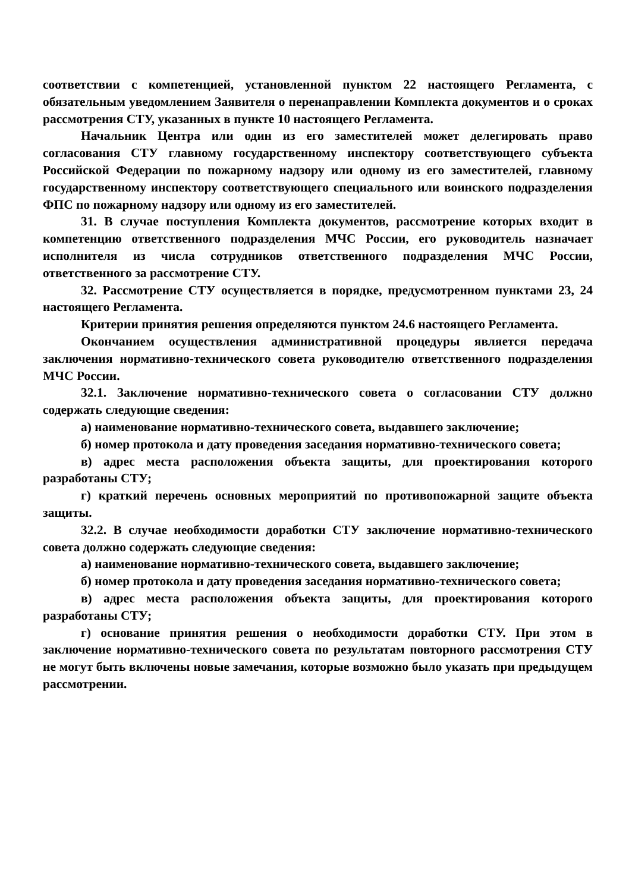соответствии с компетенцией, установленной пунктом 22 настоящего Регламента, с обязательным уведомлением Заявителя о перенаправлении Комплекта документов и о сроках рассмотрения СТУ, указанных в пункте 10 настоящего Регламента.
Начальник Центра или один из его заместителей может делегировать право согласования СТУ главному государственному инспектору соответствующего субъекта Российской Федерации по пожарному надзору или одному из его заместителей, главному государственному инспектору соответствующего специального или воинского подразделения ФПС по пожарному надзору или одному из его заместителей.
31. В случае поступления Комплекта документов, рассмотрение которых входит в компетенцию ответственного подразделения МЧС России, его руководитель назначает исполнителя из числа сотрудников ответственного подразделения МЧС России, ответственного за рассмотрение СТУ.
32. Рассмотрение СТУ осуществляется в порядке, предусмотренном пунктами 23, 24 настоящего Регламента.
Критерии принятия решения определяются пунктом 24.6 настоящего Регламента.
Окончанием осуществления административной процедуры является передача заключения нормативно-технического совета руководителю ответственного подразделения МЧС России.
32.1. Заключение нормативно-технического совета о согласовании СТУ должно содержать следующие сведения:
а) наименование нормативно-технического совета, выдавшего заключение;
б) номер протокола и дату проведения заседания нормативно-технического совета;
в) адрес места расположения объекта защиты, для проектирования которого разработаны СТУ;
г) краткий перечень основных мероприятий по противопожарной защите объекта защиты.
32.2. В случае необходимости доработки СТУ заключение нормативно-технического совета должно содержать следующие сведения:
а) наименование нормативно-технического совета, выдавшего заключение;
б) номер протокола и дату проведения заседания нормативно-технического совета;
в) адрес места расположения объекта защиты, для проектирования которого разработаны СТУ;
г) основание принятия решения о необходимости доработки СТУ. При этом в заключение нормативно-технического совета по результатам повторного рассмотрения СТУ не могут быть включены новые замечания, которые возможно было указать при предыдущем рассмотрении.